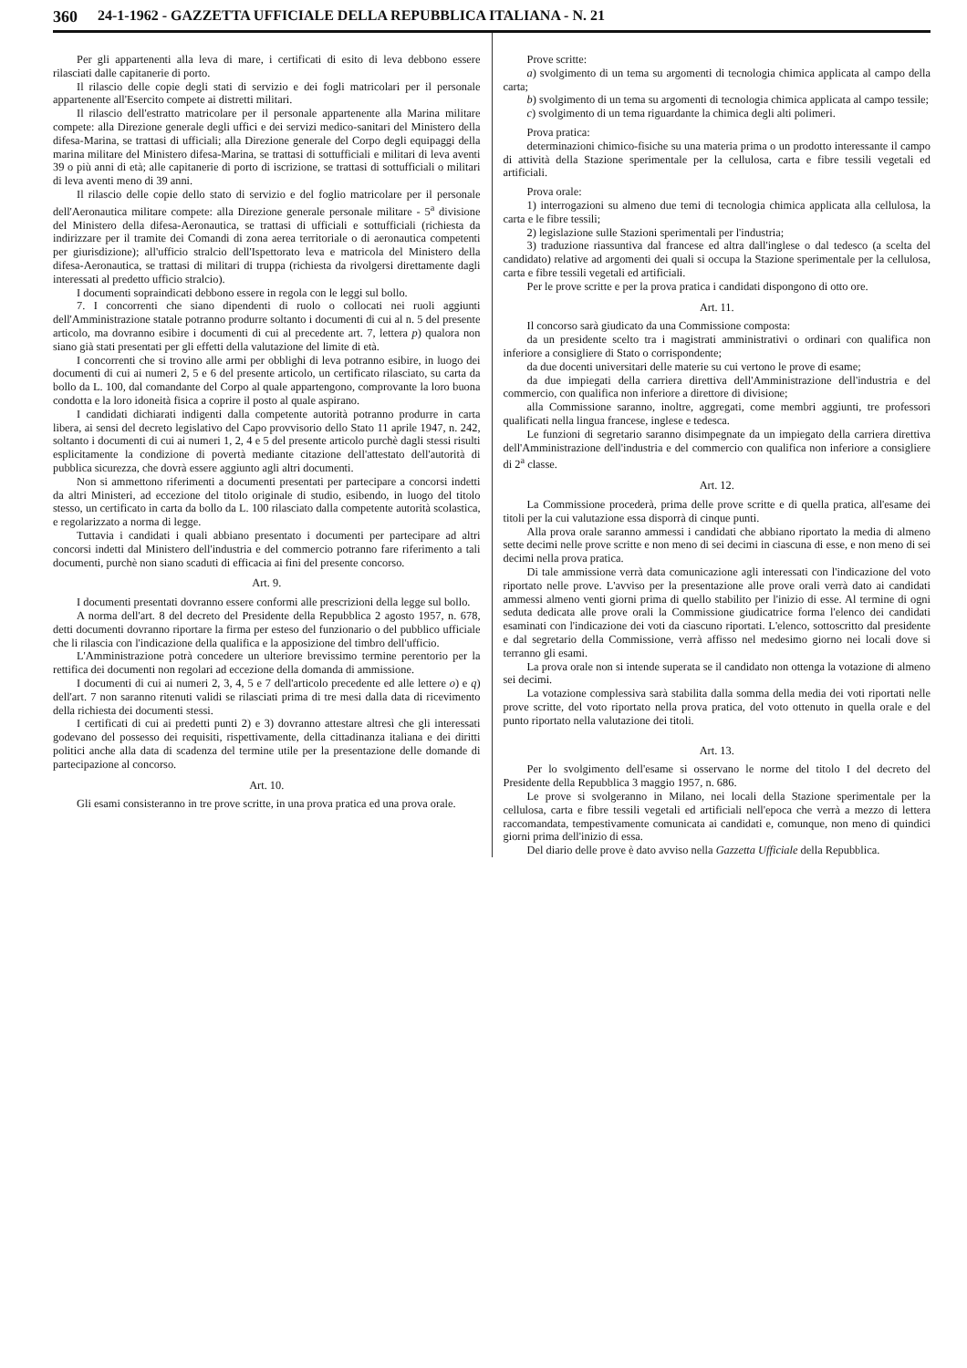360 24-1-1962 - GAZZETTA UFFICIALE DELLA REPUBBLICA ITALIANA - N. 21
Per gli appartenenti alla leva di mare, i certificati di esito di leva debbono essere rilasciati dalle capitanerie di porto.
Il rilascio delle copie degli stati di servizio e dei fogli matricolari per il personale appartenente all'Esercito compete ai distretti militari.
Il rilascio dell'estratto matricolare per il personale appartenente alla Marina militare compete: alla Direzione generale degli uffici e dei servizi medico-sanitari del Ministero della difesa-Marina, se trattasi di ufficiali; alla Direzione generale del Corpo degli equipaggi della marina militare del Ministero difesa-Marina, se trattasi di sottufficiali e militari di leva aventi 39 o più anni di età; alle capitanerie di porto di iscrizione, se trattasi di sottufficiali o militari di leva aventi meno di 39 anni.
Il rilascio delle copie dello stato di servizio e del foglio matricolare per il personale dell'Aeronautica militare compete: alla Direzione generale personale militare - 5<sup>a</sup> divisione del Ministero della difesa-Aeronautica, se trattasi di ufficiali e sottufficiali (richiesta da indirizzare per il tramite dei Comandi di zona aerea territoriale o di aeronautica competenti per giurisdizione); all'ufficio stralcio dell'Ispettorato leva e matricola del Ministero della difesa-Aeronautica, se trattasi di militari di truppa (richiesta da rivolgersi direttamente dagli interessati al predetto ufficio stralcio).
I documenti sopraindicati debbono essere in regola con le leggi sul bollo.
7. I concorrenti che siano dipendenti di ruolo o collocati nei ruoli aggiunti dell'Amministrazione statale potranno produrre soltanto i documenti di cui al n. 5 del presente articolo, ma dovranno esibire i documenti di cui al precedente art. 7, lettera p) qualora non siano già stati presentati per gli effetti della valutazione del limite di età.
I concorrenti che si trovino alle armi per obblighi di leva potranno esibire, in luogo dei documenti di cui ai numeri 2, 5 e 6 del presente articolo, un certificato rilasciato, su carta da bollo da L. 100, dal comandante del Corpo al quale appartengono, comprovante la loro buona condotta e la loro idoneità fisica a coprire il posto al quale aspirano.
I candidati dichiarati indigenti dalla competente autorità potranno produrre in carta libera, ai sensi del decreto legislativo del Capo provvisorio dello Stato 11 aprile 1947, n. 242, soltanto i documenti di cui ai numeri 1, 2, 4 e 5 del presente articolo purchè dagli stessi risulti esplicitamente la condizione di povertà mediante citazione dell'attestato dell'autorità di pubblica sicurezza, che dovrà essere aggiunto agli altri documenti.
Non si ammettono riferimenti a documenti presentati per partecipare a concorsi indetti da altri Ministeri, ad eccezione del titolo originale di studio, esibendo, in luogo del titolo stesso, un certificato in carta da bollo da L. 100 rilasciato dalla competente autorità scolastica, e regolarizzato a norma di legge.
Tuttavia i candidati i quali abbiano presentato i documenti per partecipare ad altri concorsi indetti dal Ministero dell'industria e del commercio potranno fare riferimento a tali documenti, purchè non siano scaduti di efficacia ai fini del presente concorso.
Art. 9.
I documenti presentati dovranno essere conformi alle prescrizioni della legge sul bollo.
A norma dell'art. 8 del decreto del Presidente della Repubblica 2 agosto 1957, n. 678, detti documenti dovranno riportare la firma per esteso del funzionario o del pubblico ufficiale che li rilascia con l'indicazione della qualifica e la apposizione del timbro dell'ufficio.
L'Amministrazione potrà concedere un ulteriore brevissimo termine perentorio per la rettifica dei documenti non regolari ad eccezione della domanda di ammissione.
I documenti di cui ai numeri 2, 3, 4, 5 e 7 dell'articolo precedente ed alle lettere o) e q) dell'art. 7 non saranno ritenuti validi se rilasciati prima di tre mesi dalla data di ricevimento della richiesta dei documenti stessi.
I certificati di cui ai predetti punti 2) e 3) dovranno attestare altresì che gli interessati godevano del possesso dei requisiti, rispettivamente, della cittadinanza italiana e dei diritti politici anche alla data di scadenza del termine utile per la presentazione delle domande di partecipazione al concorso.
Art. 10.
Gli esami consisteranno in tre prove scritte, in una prova pratica ed una prova orale.
Prove scritte:
a) svolgimento di un tema su argomenti di tecnologia chimica applicata al campo della carta;
b) svolgimento di un tema su argomenti di tecnologia chimica applicata al campo tessile;
c) svolgimento di un tema riguardante la chimica degli alti polimeri.
Prova pratica:
determinazioni chimico-fisiche su una materia prima o un prodotto interessante il campo di attività della Stazione sperimentale per la cellulosa, carta e fibre tessili vegetali ed artificiali.
Prova orale:
1) interrogazioni su almeno due temi di tecnologia chimica applicata alla cellulosa, la carta e le fibre tessili;
2) legislazione sulle Stazioni sperimentali per l'industria;
3) traduzione riassuntiva dal francese ed altra dall'inglese o dal tedesco (a scelta del candidato) relative ad argomenti dei quali si occupa la Stazione sperimentale per la cellulosa, carta e fibre tessili vegetali ed artificiali.
Per le prove scritte e per la prova pratica i candidati dispongono di otto ore.
Art. 11.
Il concorso sarà giudicato da una Commissione composta:
da un presidente scelto tra i magistrati amministrativi o ordinari con qualifica non inferiore a consigliere di Stato o corrispondente;
da due docenti universitari delle materie su cui vertono le prove di esame;
da due impiegati della carriera direttiva dell'Amministrazione dell'industria e del commercio, con qualifica non inferiore a direttore di divisione;
alla Commissione saranno, inoltre, aggregati, come membri aggiunti, tre professori qualificati nella lingua francese, inglese e tedesca.
Le funzioni di segretario saranno disimpegnate da un impiegato della carriera direttiva dell'Amministrazione dell'industria e del commercio con qualifica non inferiore a consigliere di 2<sup>a</sup> classe.
Art. 12.
La Commissione procederà, prima delle prove scritte e di quella pratica, all'esame dei titoli per la cui valutazione essa disporrà di cinque punti.
Alla prova orale saranno ammessi i candidati che abbiano riportato la media di almeno sette decimi nelle prove scritte e non meno di sei decimi in ciascuna di esse, e non meno di sei decimi nella prova pratica.
Di tale ammissione verrà data comunicazione agli interessati con l'indicazione del voto riportato nelle prove. L'avviso per la presentazione alle prove orali verrà dato ai candidati ammessi almeno venti giorni prima di quello stabilito per l'inizio di esse. Al termine di ogni seduta dedicata alle prove orali la Commissione giudicatrice forma l'elenco dei candidati esaminati con l'indicazione dei voti da ciascuno riportati. L'elenco, sottoscritto dal presidente e dal segretario della Commissione, verrà affisso nel medesimo giorno nei locali dove si terranno gli esami.
La prova orale non si intende superata se il candidato non ottenga la votazione di almeno sei decimi.
La votazione complessiva sarà stabilita dalla somma della media dei voti riportati nelle prove scritte, del voto riportato nella prova pratica, del voto ottenuto in quella orale e del punto riportato nella valutazione dei titoli.
Art. 13.
Per lo svolgimento dell'esame si osservano le norme del titolo I del decreto del Presidente della Repubblica 3 maggio 1957, n. 686.
Le prove si svolgeranno in Milano, nei locali della Stazione sperimentale per la cellulosa, carta e fibre tessili vegetali ed artificiali nell'epoca che verrà a mezzo di lettera raccomandata, tempestivamente comunicata ai candidati e, comunque, non meno di quindici giorni prima dell'inizio di essa.
Del diario delle prove è dato avviso nella Gazzetta Ufficiale della Repubblica.